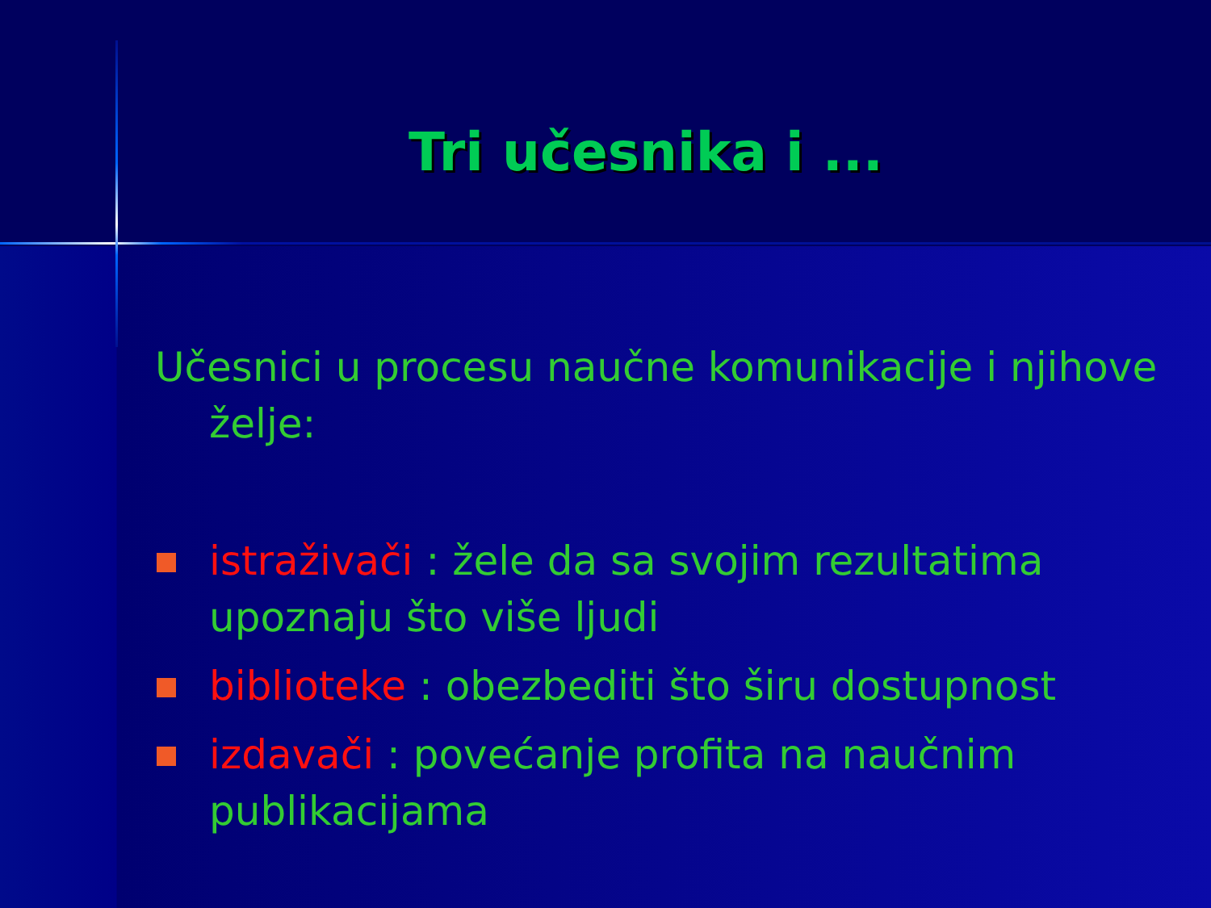Tri učesnika i ...
Učesnici u procesu naučne komunikacije i njihove želje:
istraživači : žele da sa svojim rezultatima upoznaju što više ljudi
biblioteke : obezbediti što širu dostupnost
izdavači : povećanje profita na naučnim publikacijama